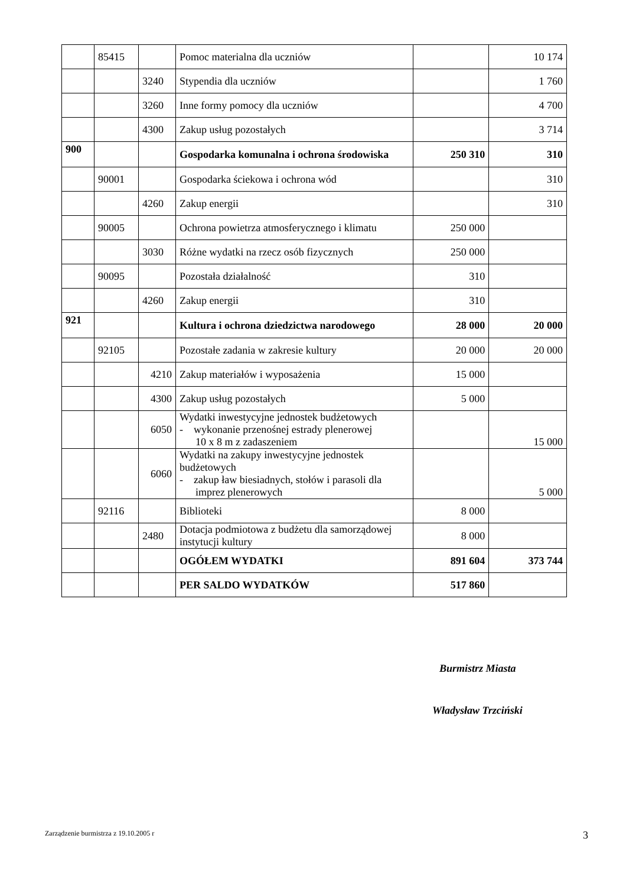| | 85415 | | Pomoc materialna dla uczniów | | 10 174 |
| | | 3240 | Stypendia dla uczniów | | 1 760 |
| | | 3260 | Inne formy pomocy dla uczniów | | 4 700 |
| | | 4300 | Zakup usług pozostałych | | 3 714 |
| 900 | | | Gospodarka komunalna i ochrona środowiska | 250 310 | 310 |
| | 90001 | | Gospodarka ściekowa i ochrona wód | | 310 |
| | | 4260 | Zakup energii | | 310 |
| | 90005 | | Ochrona powietrza atmosferycznego i klimatu | 250 000 | |
| | | 3030 | Różne wydatki na rzecz osób fizycznych | 250 000 | |
| | 90095 | | Pozostała działalność | 310 | |
| | | 4260 | Zakup energii | 310 | |
| 921 | | | Kultura i ochrona dziedzictwa narodowego | 28 000 | 20 000 |
| | 92105 | | Pozostałe zadania w zakresie kultury | 20 000 | 20 000 |
| | | 4210 | Zakup materiałów i wyposażenia | 15 000 | |
| | | 4300 | Zakup usług pozostałych | 5 000 | |
| | | 6050 | Wydatki inwestycyjne jednostek budżetowych - wykonanie przenośnej estrady plenerowej 10 x 8 m z zadaszeniem | | 15 000 |
| | | 6060 | Wydatki na zakupy inwestycyjne jednostek budżetowych - zakup ław biesiadnych, stołów i parasoli dla imprez plenerowych | | 5 000 |
| | 92116 | | Biblioteki | 8 000 | |
| | | 2480 | Dotacja podmiotowa z budżetu dla samorządowej instytucji kultury | 8 000 | |
| | | | OGÓŁEM WYDATKI | 891 604 | 373 744 |
| | | | PER SALDO WYDATKÓW | 517 860 | |
Burmistrz Miasta
Władysław Trzciński
Zarządzenie burmistrza z 19.10.2005 r 3